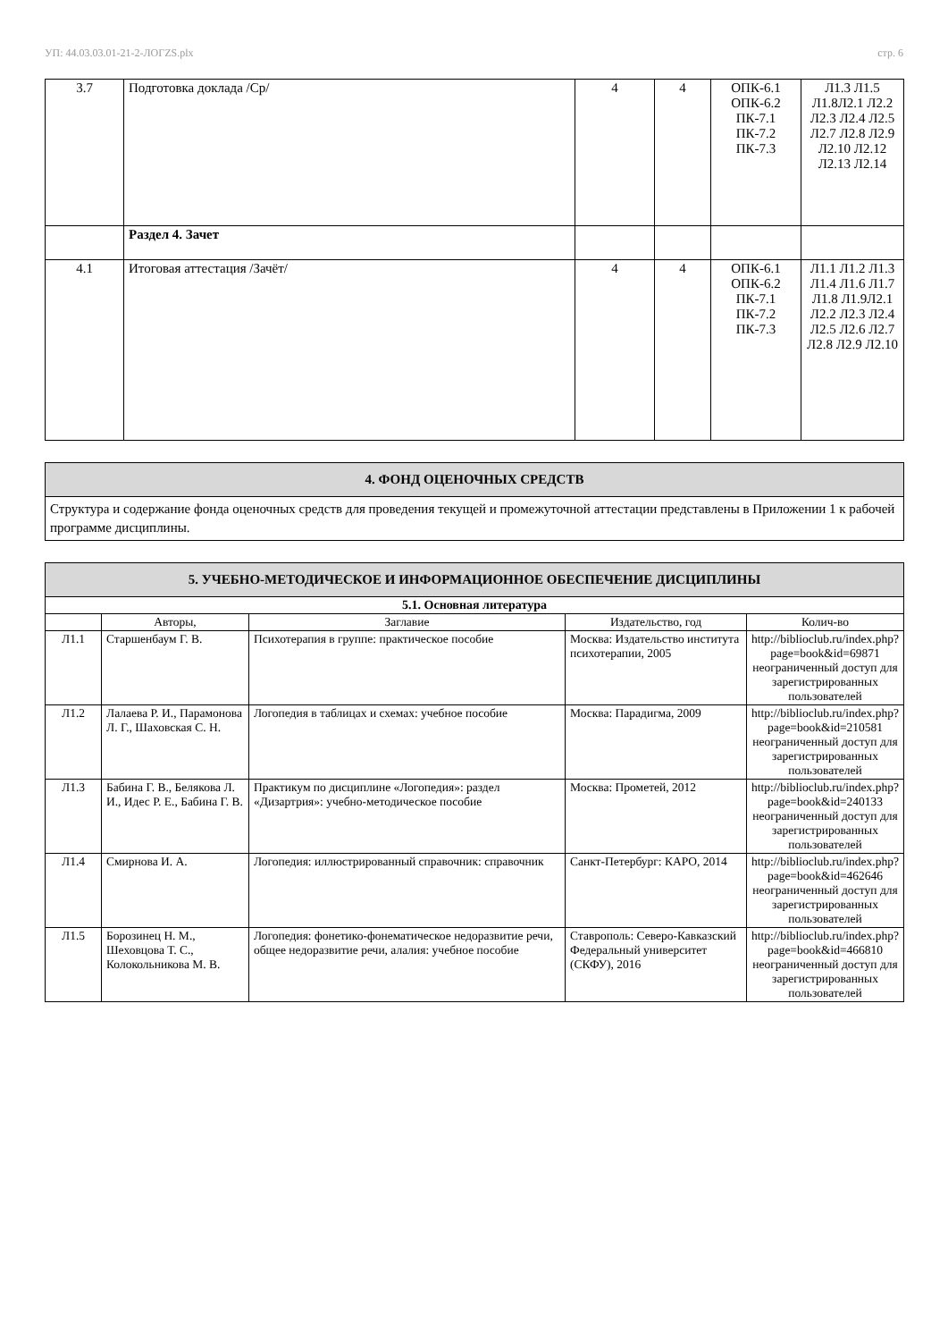УП: 44.03.03.01-21-2-ЛОГZS.plx стр. 6
| 3.7 | Подготовка доклада /Ср/ | 4 | 4 | ОПК-6.1 ОПК-6.2 ПК-7.1 ПК-7.2 ПК-7.3 | Л1.3 Л1.5 Л1.8Л2.1 Л2.2 Л2.3 Л2.4 Л2.5 Л2.7 Л2.8 Л2.9 Л2.10 Л2.12 Л2.13 Л2.14 |
| | Раздел 4. Зачет | | | | |
| 4.1 | Итоговая аттестация /Зачёт/ | 4 | 4 | ОПК-6.1 ОПК-6.2 ПК-7.1 ПК-7.2 ПК-7.3 | Л1.1 Л1.2 Л1.3 Л1.4 Л1.6 Л1.7 Л1.8 Л1.9Л2.1 Л2.2 Л2.3 Л2.4 Л2.5 Л2.6 Л2.7 Л2.8 Л2.9 Л2.10 |
4. ФОНД ОЦЕНОЧНЫХ СРЕДСТВ
Структура и содержание фонда оценочных средств для проведения текущей и промежуточной аттестации представлены в Приложении 1 к рабочей программе дисциплины.
| 5. УЧЕБНО-МЕТОДИЧЕСКОЕ И ИНФОРМАЦИОННОЕ ОБЕСПЕЧЕНИЕ ДИСЦИПЛИНЫ | | | | |
| 5.1. Основная литература | | | | |
| | Авторы, | Заглавие | Издательство, год | Колич-во |
| Л1.1 | Старшенбаум Г. В. | Психотерапия в группе: практическое пособие | Москва: Издательство института психотерапии, 2005 | http://biblioclub.ru/index.php?page=book&id=69871 неограниченный доступ для зарегистрированных пользователей |
| Л1.2 | Лалаева Р. И., Парамонова Л. Г., Шаховская С. Н. | Логопедия в таблицах и схемах: учебное пособие | Москва: Парадигма, 2009 | http://biblioclub.ru/index.php?page=book&id=210581 неограниченный доступ для зарегистрированных пользователей |
| Л1.3 | Бабина Г. В., Белякова Л. И., Идес Р. Е., Бабина Г. В. | Практикум по дисциплине «Логопедия»: раздел «Дизартрия»: учебно-методическое пособие | Москва: Прометей, 2012 | http://biblioclub.ru/index.php?page=book&id=240133 неограниченный доступ для зарегистрированных пользователей |
| Л1.4 | Смирнова И. А. | Логопедия: иллюстрированный справочник: справочник | Санкт-Петербург: КАРО, 2014 | http://biblioclub.ru/index.php?page=book&id=462646 неограниченный доступ для зарегистрированных пользователей |
| Л1.5 | Борозинец Н. М., Шеховцова Т. С., Колокольникова М. В. | Логопедия: фонетико-фонематическое недоразвитие речи, общее недоразвитие речи, алалия: учебное пособие | Ставрополь: Северо-Кавказский Федеральный университет (СКФУ), 2016 | http://biblioclub.ru/index.php?page=book&id=466810 неограниченный доступ для зарегистрированных пользователей |